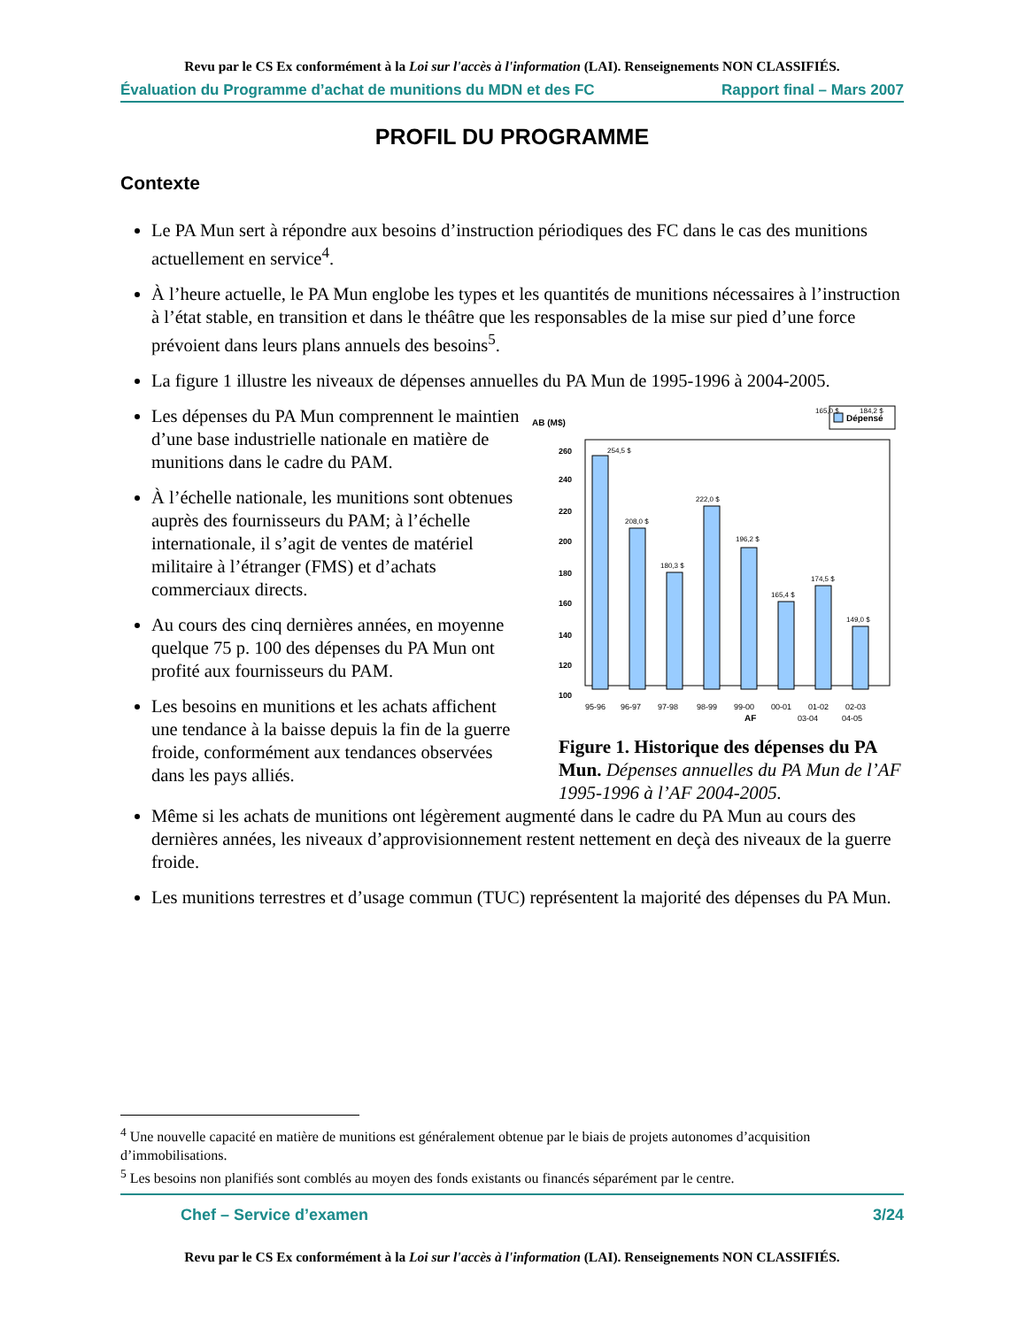Revu par le CS Ex conformément à la Loi sur l'accès à l'information (LAI). Renseignements NON CLASSIFIÉS.
Évaluation du Programme d’achat de munitions du MDN et des FC Rapport final – Mars 2007
PROFIL DU PROGRAMME
Contexte
Le PA Mun sert à répondre aux besoins d’instruction périodiques des FC dans le cas des munitions actuellement en service<sup>4</sup>.
À l’heure actuelle, le PA Mun englobe les types et les quantités de munitions nécessaires à l’instruction à l’état stable, en transition et dans le théâtre que les responsables de la mise sur pied d’une force prévoient dans leurs plans annuels des besoins<sup>5</sup>.
La figure 1 illustre les niveaux de dépenses annuelles du PA Mun de 1995-1996 à 2004-2005.
Les dépenses du PA Mun comprennent le maintien d’une base industrielle nationale en matière de munitions dans le cadre du PAM.
À l’échelle nationale, les munitions sont obtenues auprès des fournisseurs du PAM; à l’échelle internationale, il s’agit de ventes de matériel militaire à l’étranger (FMS) et d’achats commerciaux directs.
Au cours des cinq dernières années, en moyenne quelque 75 p. 100 des dépenses du PA Mun ont profité aux fournisseurs du PAM.
Les besoins en munitions et les achats affichent une tendance à la baisse depuis la fin de la guerre froide, conformément aux tendances observées dans les pays alliés.
AB (M$)
Dépensé
260
240
220
200
180
160
140
120
100
254,5 $
208,0 $
180,3 $
222,0 $
196,2 $
165,4 $
174,5 $
149,0 $
95-96
96-97
97-98
98-99
99-00
00-01
01-02
02-03
03-04
04-05
AF
165,0 $
184,2 $
Figure 1. Historique des dépenses du PA Mun. Dépenses annuelles du PA Mun de l’AF 1995-1996 à l’AF 2004-2005.
Même si les achats de munitions ont légèrement augmenté dans le cadre du PA Mun au cours des dernières années, les niveaux d’approvisionnement restent nettement en deçà des niveaux de la guerre froide.
Les munitions terrestres et d’usage commun (TUC) représentent la majorité des dépenses du PA Mun.
<sup>4</sup> Une nouvelle capacité en matière de munitions est généralement obtenue par le biais de projets autonomes d’acquisition d’immobilisations.
<sup>5</sup> Les besoins non planifiés sont comblés au moyen des fonds existants ou financés séparément par le centre.
Chef – Service d’examen 3/24
Revu par le CS Ex conformément à la Loi sur l'accès à l'information (LAI). Renseignements NON CLASSIFIÉS.